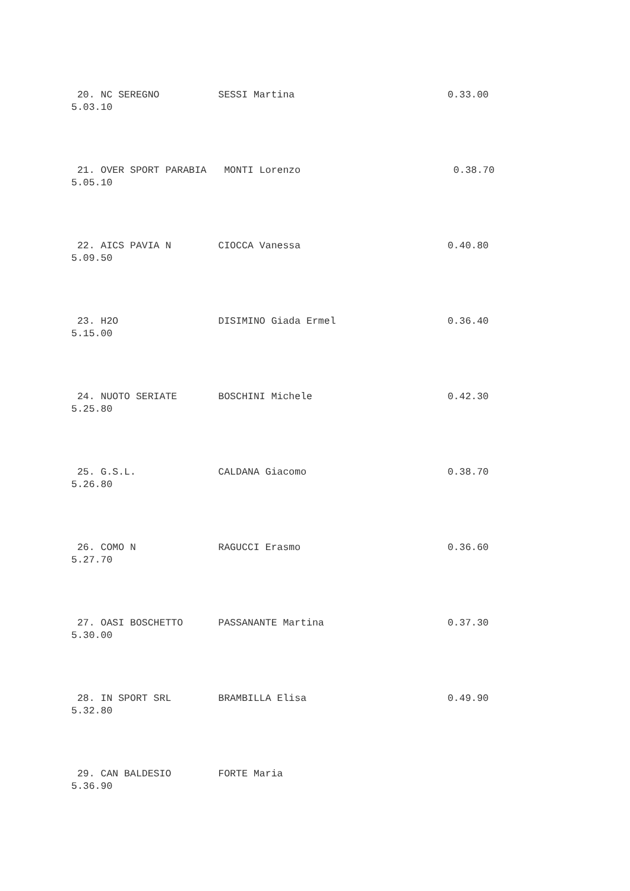20. NC SEREGNO          SESSI Martina                          0.33.00
5.03.10
 21. OVER SPORT PARABIA   MONTI Lorenzo                          0.38.70
5.05.10
 22. AICS PAVIA N        CIOCCA Vanessa                         0.40.80
5.09.50
 23. H2O                 DISIMINO Giada Ermel                   0.36.40
5.15.00
 24. NUOTO SERIATE       BOSCHINI Michele                       0.42.30
5.25.80
 25. G.S.L.              CALDANA Giacomo                        0.38.70
5.26.80
 26. COMO N              RAGUCCI Erasmo                         0.36.60
5.27.70
 27. OASI BOSCHETTO      PASSANANTE Martina                     0.37.30
5.30.00
 28. IN SPORT SRL        BRAMBILLA Elisa                        0.49.90
5.32.80
 29. CAN BALDESIO        FORTE Maria
5.36.90